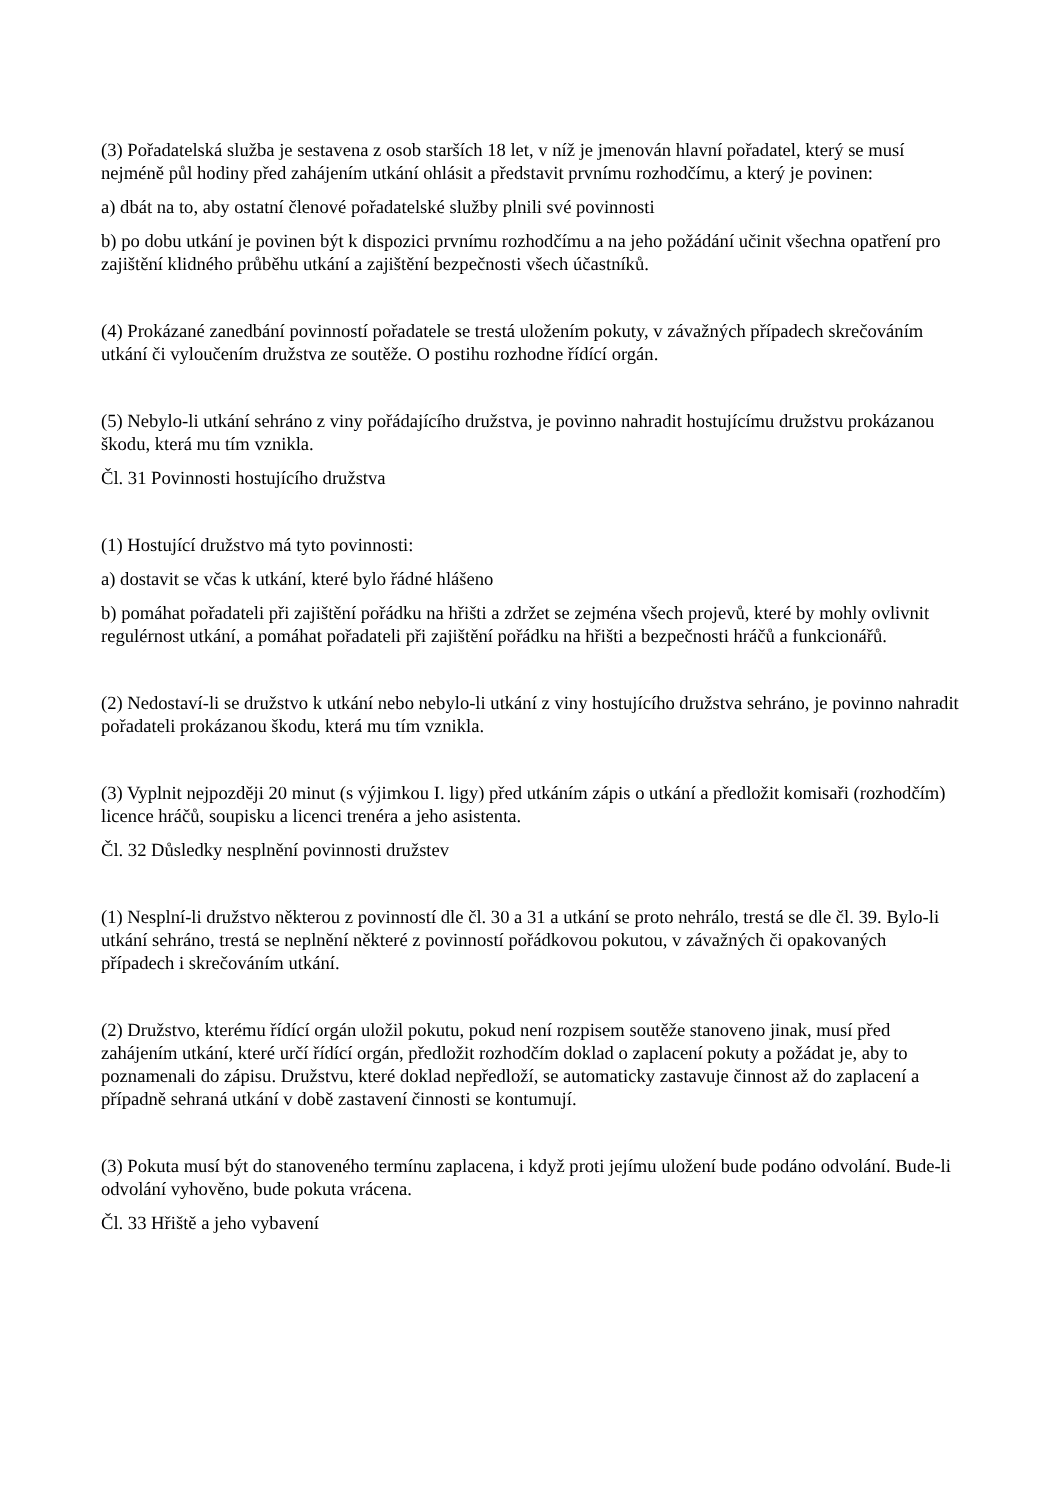(3) Pořadatelská služba je sestavena z osob starších 18 let, v níž je jmenován hlavní pořadatel, který se musí nejméně půl hodiny před zahájením utkání ohlásit a představit prvnímu rozhodčímu, a který je povinen:
a) dbát na to, aby ostatní členové pořadatelské služby plnili své povinnosti
b) po dobu utkání je povinen být k dispozici prvnímu rozhodčímu a na jeho požádání učinit všechna opatření pro zajištění klidného průběhu utkání a zajištění bezpečnosti všech účastníků.
(4) Prokázané zanedbání povinností pořadatele se trestá uložením pokuty, v závažných případech skrečováním utkání či vyloučením družstva ze soutěže. O postihu rozhodne řídící orgán.
(5) Nebylo-li utkání sehráno z viny pořádajícího družstva, je povinno nahradit hostujícímu družstvu prokázanou škodu, která mu tím vznikla.
Čl. 31 Povinnosti hostujícího družstva
(1) Hostující družstvo má tyto povinnosti:
a) dostavit se včas k utkání, které bylo řádné hlášeno
b) pomáhat pořadateli při zajištění pořádku na hřišti a zdržet se zejména všech projevů, které by mohly ovlivnit regulérnost utkání, a pomáhat pořadateli při zajištění pořádku na hřišti a bezpečnosti hráčů a funkcionářů.
(2) Nedostaví-li se družstvo k utkání nebo nebylo-li utkání z viny hostujícího družstva sehráno, je povinno nahradit pořadateli prokázanou škodu, která mu tím vznikla.
(3) Vyplnit nejpozději 20 minut (s výjimkou I. ligy) před utkáním zápis o utkání a předložit komisaři (rozhodčím) licence hráčů, soupisku a licenci trenéra a jeho asistenta.
Čl. 32 Důsledky nesplnění povinnosti družstev
(1) Nesplní-li družstvo některou z povinností dle čl. 30 a 31 a utkání se proto nehrálo, trestá se dle čl. 39. Bylo-li utkání sehráno, trestá se neplnění některé z povinností pořádkovou pokutou, v závažných či opakovaných případech i skrečováním utkání.
(2) Družstvo, kterému řídící orgán uložil pokutu, pokud není rozpisem soutěže stanoveno jinak, musí před zahájením utkání, které určí řídící orgán, předložit rozhodčím doklad o zaplacení pokuty a požádat je, aby to poznamenali do zápisu. Družstvu, které doklad nepředloží, se automaticky zastavuje činnost až do zaplacení a případně sehraná utkání v době zastavení činnosti se kontumují.
(3) Pokuta musí být do stanoveného termínu zaplacena, i když proti jejímu uložení bude podáno odvolání. Bude-li odvolání vyhověno, bude pokuta vrácena.
Čl. 33 Hřiště a jeho vybavení